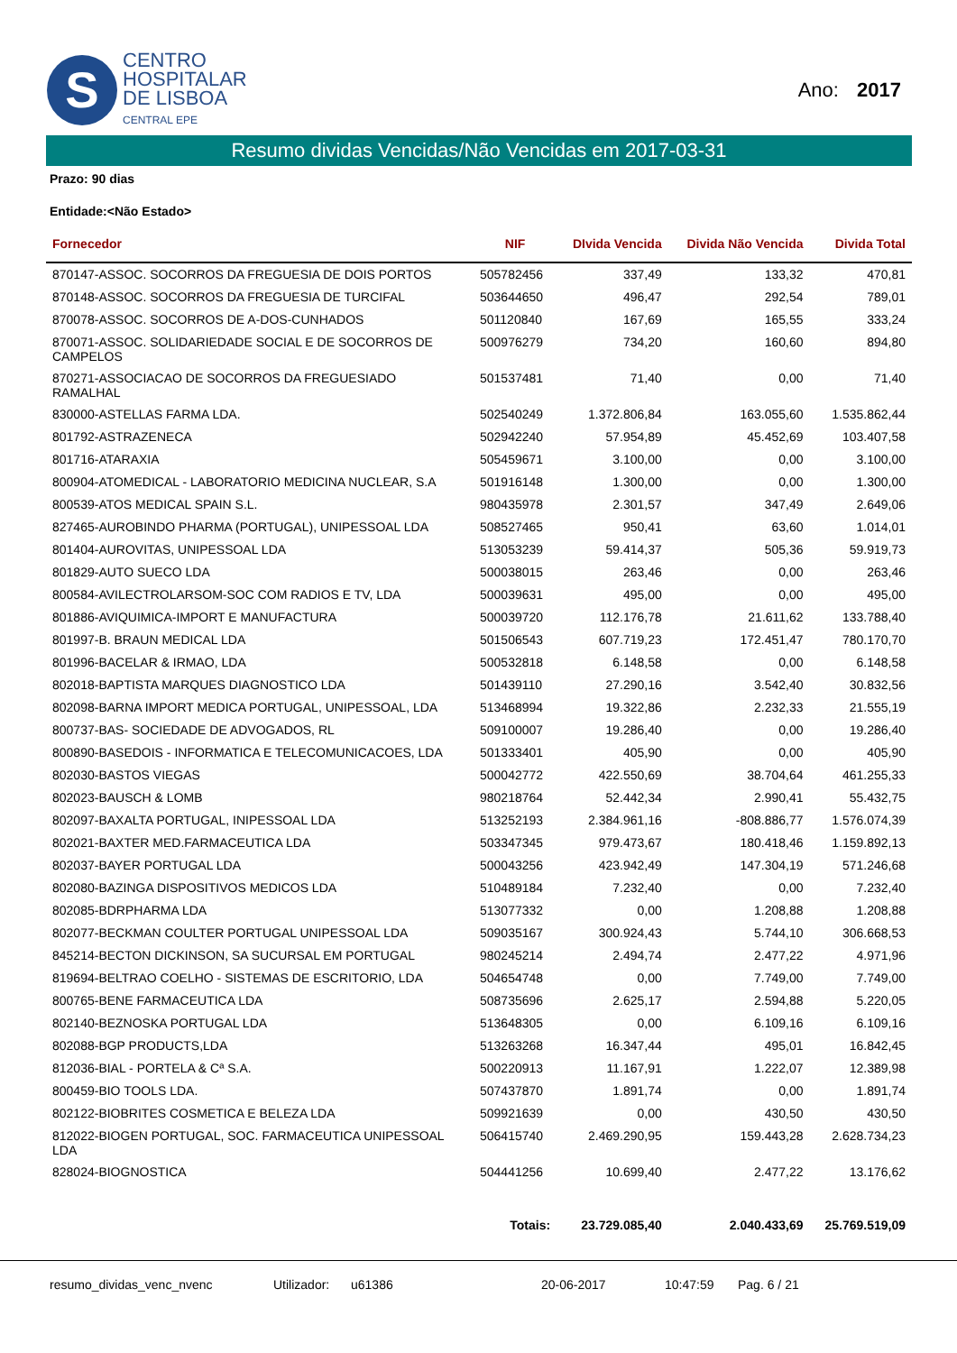S
CENTRO
HOSPITALAR
DE LISBOA
CENTRAL EPE
Ano: 2017
Resumo dividas Vencidas/Não Vencidas em 2017-03-31
Prazo: 90 dias
Entidade:<Não Estado>
| Fornecedor | NIF | DIvida Vencida | Divida Não Vencida | Divida Total |
| --- | --- | --- | --- | --- |
| 870147-ASSOC. SOCORROS DA FREGUESIA DE DOIS PORTOS | 505782456 | 337,49 | 133,32 | 470,81 |
| 870148-ASSOC. SOCORROS DA FREGUESIA DE TURCIFAL | 503644650 | 496,47 | 292,54 | 789,01 |
| 870078-ASSOC. SOCORROS DE A-DOS-CUNHADOS | 501120840 | 167,69 | 165,55 | 333,24 |
| 870071-ASSOC. SOLIDARIEDADE SOCIAL E DE SOCORROS DE CAMPELOS | 500976279 | 734,20 | 160,60 | 894,80 |
| 870271-ASSOCIACAO DE SOCORROS DA FREGUESIADO RAMALHAL | 501537481 | 71,40 | 0,00 | 71,40 |
| 830000-ASTELLAS FARMA LDA. | 502540249 | 1.372.806,84 | 163.055,60 | 1.535.862,44 |
| 801792-ASTRAZENECA | 502942240 | 57.954,89 | 45.452,69 | 103.407,58 |
| 801716-ATARAXIA | 505459671 | 3.100,00 | 0,00 | 3.100,00 |
| 800904-ATOMEDICAL - LABORATORIO MEDICINA NUCLEAR, S.A | 501916148 | 1.300,00 | 0,00 | 1.300,00 |
| 800539-ATOS MEDICAL SPAIN S.L. | 980435978 | 2.301,57 | 347,49 | 2.649,06 |
| 827465-AUROBINDO PHARMA (PORTUGAL), UNIPESSOAL LDA | 508527465 | 950,41 | 63,60 | 1.014,01 |
| 801404-AUROVITAS, UNIPESSOAL LDA | 513053239 | 59.414,37 | 505,36 | 59.919,73 |
| 801829-AUTO SUECO LDA | 500038015 | 263,46 | 0,00 | 263,46 |
| 800584-AVILECTROLARSOM-SOC COM RADIOS E TV, LDA | 500039631 | 495,00 | 0,00 | 495,00 |
| 801886-AVIQUIMICA-IMPORT E MANUFACTURA | 500039720 | 112.176,78 | 21.611,62 | 133.788,40 |
| 801997-B. BRAUN MEDICAL LDA | 501506543 | 607.719,23 | 172.451,47 | 780.170,70 |
| 801996-BACELAR & IRMAO, LDA | 500532818 | 6.148,58 | 0,00 | 6.148,58 |
| 802018-BAPTISTA MARQUES DIAGNOSTICO LDA | 501439110 | 27.290,16 | 3.542,40 | 30.832,56 |
| 802098-BARNA IMPORT MEDICA PORTUGAL, UNIPESSOAL, LDA | 513468994 | 19.322,86 | 2.232,33 | 21.555,19 |
| 800737-BAS- SOCIEDADE DE ADVOGADOS, RL | 509100007 | 19.286,40 | 0,00 | 19.286,40 |
| 800890-BASEDOIS - INFORMATICA E TELECOMUNICACOES, LDA | 501333401 | 405,90 | 0,00 | 405,90 |
| 802030-BASTOS VIEGAS | 500042772 | 422.550,69 | 38.704,64 | 461.255,33 |
| 802023-BAUSCH & LOMB | 980218764 | 52.442,34 | 2.990,41 | 55.432,75 |
| 802097-BAXALTA PORTUGAL, INIPESSOAL LDA | 513252193 | 2.384.961,16 | -808.886,77 | 1.576.074,39 |
| 802021-BAXTER MED.FARMACEUTICA LDA | 503347345 | 979.473,67 | 180.418,46 | 1.159.892,13 |
| 802037-BAYER PORTUGAL LDA | 500043256 | 423.942,49 | 147.304,19 | 571.246,68 |
| 802080-BAZINGA DISPOSITIVOS MEDICOS LDA | 510489184 | 7.232,40 | 0,00 | 7.232,40 |
| 802085-BDRPHARMA LDA | 513077332 | 0,00 | 1.208,88 | 1.208,88 |
| 802077-BECKMAN COULTER PORTUGAL UNIPESSOAL LDA | 509035167 | 300.924,43 | 5.744,10 | 306.668,53 |
| 845214-BECTON DICKINSON, SA SUCURSAL EM PORTUGAL | 980245214 | 2.494,74 | 2.477,22 | 4.971,96 |
| 819694-BELTRAO COELHO - SISTEMAS DE ESCRITORIO, LDA | 504654748 | 0,00 | 7.749,00 | 7.749,00 |
| 800765-BENE FARMACEUTICA LDA | 508735696 | 2.625,17 | 2.594,88 | 5.220,05 |
| 802140-BEZNOSKA PORTUGAL LDA | 513648305 | 0,00 | 6.109,16 | 6.109,16 |
| 802088-BGP PRODUCTS,LDA | 513263268 | 16.347,44 | 495,01 | 16.842,45 |
| 812036-BIAL - PORTELA & Cª S.A. | 500220913 | 11.167,91 | 1.222,07 | 12.389,98 |
| 800459-BIO TOOLS LDA. | 507437870 | 1.891,74 | 0,00 | 1.891,74 |
| 802122-BIOBRITES COSMETICA E BELEZA LDA | 509921639 | 0,00 | 430,50 | 430,50 |
| 812022-BIOGEN PORTUGAL, SOC. FARMACEUTICA UNIPESSOAL LDA | 506415740 | 2.469.290,95 | 159.443,28 | 2.628.734,23 |
| 828024-BIOGNOSTICA | 504441256 | 10.699,40 | 2.477,22 | 13.176,62 |
| | Totais: | 23.729.085,40 | 2.040.433,69 | 25.769.519,09 |
resumo_dividas_venc_nvenc Utilizador: u61386 20-06-2017 10:47:59 Pag. 6 / 21